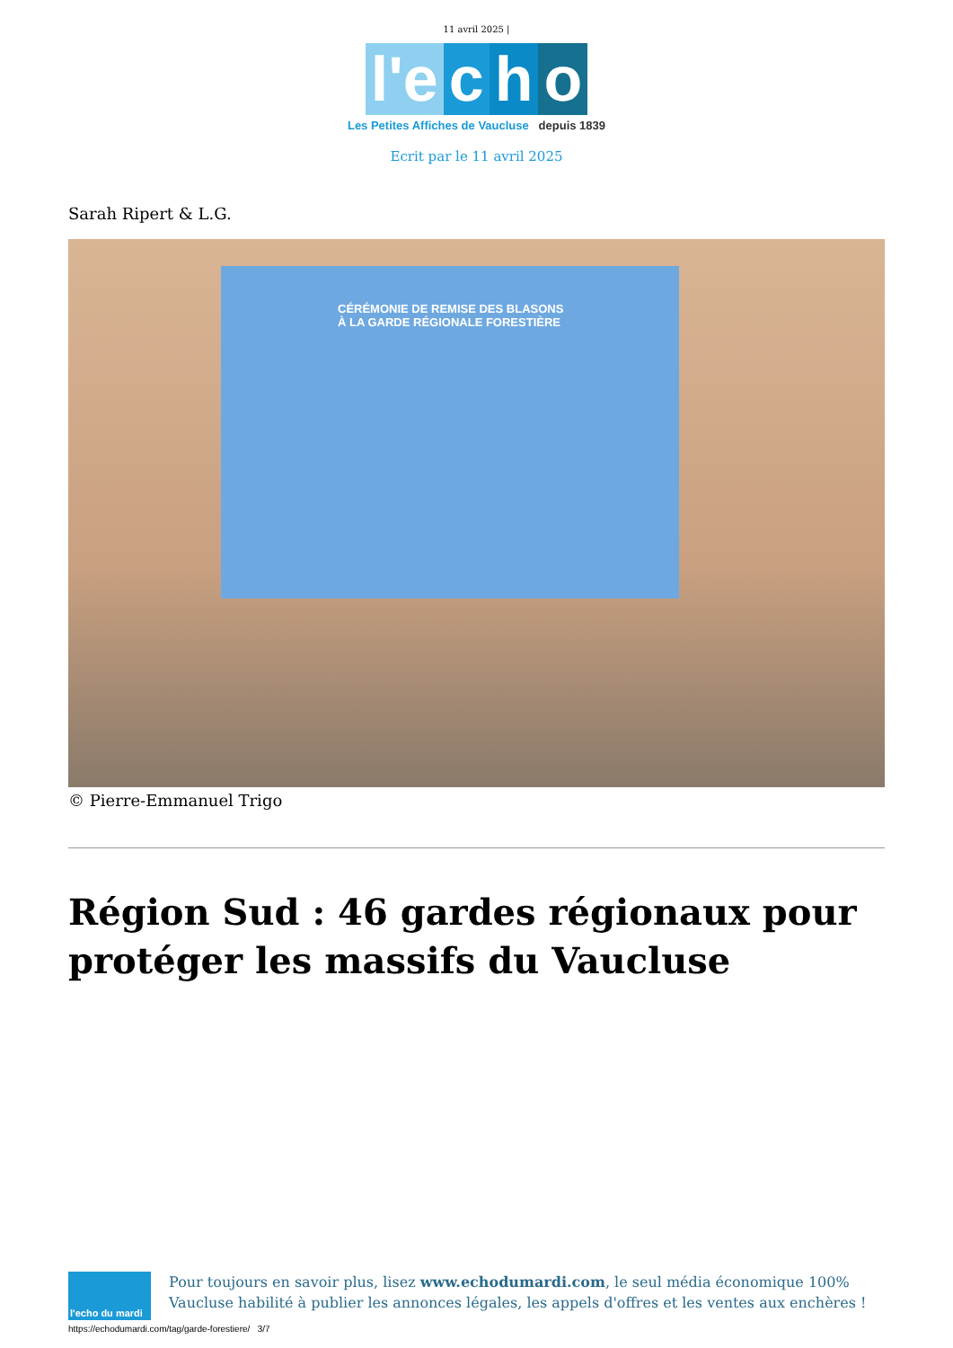11 avril 2025 |
l'e c h o
Les Petites Affiches de Vaucluse depuis 1839
Ecrit par le 11 avril 2025
Sarah Ripert & L.G.
CÉRÉMONIE DE REMISE DES BLASONS
À LA GARDE RÉGIONALE FORESTIÈRE
© Pierre-Emmanuel Trigo
Région Sud : 46 gardes régionaux pour protéger les massifs du Vaucluse
l'echo du mardi
Pour toujours en savoir plus, lisez www.echodumardi.com, le seul média économique 100% Vaucluse habilité à publier les annonces légales, les appels d'offres et les ventes aux enchères !
https://echodumardi.com/tag/garde-forestiere/ 3/7